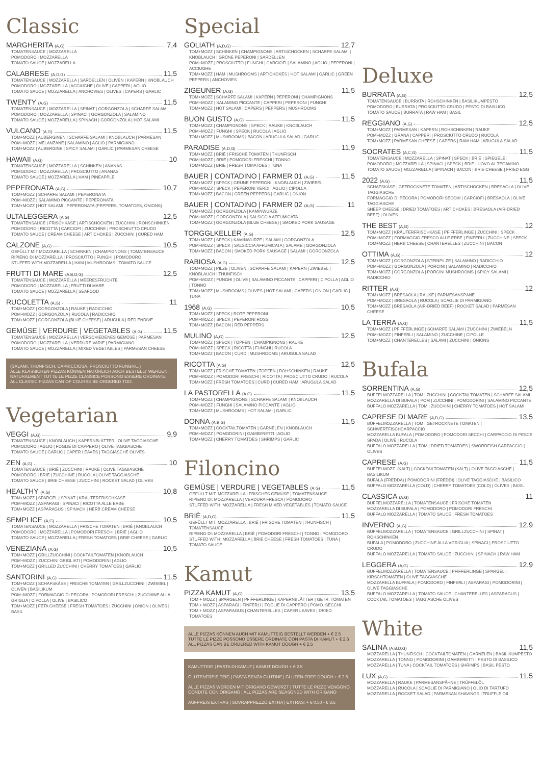Classic
MARGHERITA (A,G) 7,4
TOMATENSAUCE | MOZZARELLA
POMODORO | MOZZARELLA
TOMATO SAUCE | MOZZARELLA
CALABRESE (A,D,G) 11,5
TOMATENSAUCE | MOZZARELLA | SARDELLEN | OLIVEN | KAPERN | KNOBLAUCH
POMODORO | MOZZARELLA | ACCIUGHE | OLIVE | CAPPERI | AGLIO
TOMATO SAUCE | MOZZARELLA | ANCHOVIES | OLIVES | CAPERS | GARLIC
TWENTY (A,G) 11,5
TOMATENSAUCE | MOZZARELLA | SPINAT | GORGONZOLA | SCHARFE SALAMI
POMODORO | MOZZARELLA | SPINACI | GORGONZOLA | SALAMINO
TOMATO SAUCE | MOZZARELLA | SPINACH | GORGONZOLA | HOT SALAMI
VULCANO (A,G) 11,5
TOM+MOZZ | AUBERGINEN | SCHARFE SALAMI | KNOBLAUCH | PARMESAN
POM+MOZZ | MELANZANE | SALAMINO | AGLIO | PARMIGIANO
TOM+MOZZ | AUBERGINE | SPICY SALAMI | GARLIC | PARMESAN CHEESE
HAWAII (A,G) 10
TOMATENSAUCE | MOZZARELLA | SCHINKEN | ANANAS
POMODORO | MOZZARELLA | PROSCIUTTO | ANANAS
TOMATO SAUCE | MOZZARELLA | HAM | PINEAPPLE
PEPERONATA (A,G) 10,7
TOM+MOZZ | SCHARFE SALAMI | PEPERONATA
POM+MOZZ | SALAMINO PICCANTE | PEPERONATA
TOM+MOZZ | HOT SALAMI | PEPERONATA (PEPPERS, TOMATOES, ONIONS)
ULTALEGGERA (A,G) 12,5
TOMATENSAUCE | FRISCHKÄSE | ARTISCHOCKEN | ZUCCHINI | ROHSCHINKEN
POMODORO | RICOTTA | CARCIOFI | ZUCCHINE | PROSCHIUTTO CRUDO
TOMATO SAUCE | CREAM CHEESE | ARTICHOKES | ZUCCHINI | CURED HAM
CALZONE (A,G) 10,5
GEFÜLLT MIT MOZZARELLA | SCHINKEN | CHAMPIGNONS | TOMATENSAUCE
RIPIENO DI MOZZARELLA | PROSCIUTTO | FUNGHI | POMODORO
STUFFED WITH MOZZARELLA | HAM | MUSHROOMS | TOMATO SAUCE
FRUTTI DI MARE (A,B,D,G) 12,5
TOMATENSAUCE | MOZZARELLA | MEERESFRÜCHTE
POMODORO | MOZZARELLA | FRUTTI DI MARE
TOMATO SAUCE | MOZZARELLA | SEAFOOD
RUCOLETTA (A,G) 11
TOM+MOZZ | GORGONZOLA | RAUKE | RADICCHIO
POM+MOZZ | GORGONZOLA | RUCOLA | RADICCHIO
TOM+MOZZ | GORGONZOLA (BLUE CHEESE) | ARUGULA | RED ENDIVE
GEMÜSE | VERDURE | VEGETABLES (A,G) 11,5
TOMATENSAUCE | MOZZARELLA | VERSCHIEDENES GEMÜSE | PARMESAN
POMODORO | MOZZARELLA | VERDURE VARIE | PARMIGIANO
TOMATO SAUCE | MOZZARELLA | MIXED VEGETABLES | PARMESAN CHEESE
(SALAMI, THUNFISCH, CAPRICCIOSA, PROSCIUTTO FUNGHI...)
ALLE KLASSICHEN PIZZAS KÖNNEN NATÜRLICH AUCH BESTELLT WERDEN.
NATURALMENT TUTTE LE PIZZE CLASSICE POSSONO ESSERE ORDINATE.
ALL CLASSIC PIZZAS CAN OF COURSE BE ORDERED TOO.
Vegetarian
VEGGI (A,G) 9,9
TOMATENSAUCE | KNOBLAUCH | KAPERNBLÄTTER | OLIVE TAGGIASCHE
POMODORO | AGLIO | FOGLIE DI CAPPERO | OLIVE TAGGIASCHE
TOMATO SAUCE | GARLIC | CAPER LEAVES | TAGGIASCHE OLIVES
ZEN (A,G) 10
TOMATENSAUCE | BRIÉ | ZUCCHINI | RAUKE | OLIVE TAGGIASCHE
POMODORO | BRIÉ | ZUCCHINE | RUCOLA | OLIVE TAGGIASCHE
TOMATO SAUCE | BRIE CHEESE | ZUCCHINI | ROCKET SALAD | OLIVES
HEALTHY (A,G) 10,8
TOM+MOZZ | SPARGEL | SPINAT | KRÄUTERFRISCHKÄSE
POM+MOZZ | ASPARAGI | SPINACI | RICOTTA ALLE ERBE
TOM+MOZZ | ASPARAGUS | SPINACH | HERB CREAM CHEESE
SEMPLICE (A,G) 10,5
TOMATENSAUCE | MOZZARELLA | FRISCHE TOMATEN | BRIÉ | KNOBLAUCH
POMODORO | MOZZARELLA | POMODORI FRESCHI | BRIÉ | AGLIO
TOMATO SAUCE | MOZZARELLA | FRESH TOMATOES | BRIE CHEESE | GARLIC
VENEZIANA (A,G) 10,5
TOM+MOZZ | GRILLZUCCHINI | COCKTAILTOMATEN | KNOBLAUCH
POM+MOZZ | ZUCCHINI GRIGLIATI | POMODORINI | AGLIO
TOM+MOZZ | GRILLED ZUCCHINI | CHERRY TOMATOES | GARLIC
SANTORINI (A,G) 11,5
TOM+MOZZ | SCHAFSKÄSE | FRISCHE TOMATEN | GRILLZUCCHINI | ZWIEBEL | OLIVEN | BASILIKUM
POM+MOZZ | FORMAGGIO DI PECORA | POMODORI FRESCHI | ZUCCHINE ALLA GRIGLIA | CIPOLLA | OLIVE | BASILICO
TOM+MOZZ | FETA CHEESE | FRESH TOMATOES | ZUCCHINI | ONION | OLIVES | BASIL
Special
GOLIATH (A,D,G) 12,7
TOM+MOZZ | SCHINKEN | CHAMPIGNONS | ARTISCHOCKEN | SCHARFE SALAMI | KNOBLAUCH | GRÜNE PEPERONI | SARDELLEN
POM+MOZZ | PROSCIUTTO | FUNGHI | CARCIOFI | SALAMINO | AGLIO | PEPERONI | ACCIUGHE
TOM+MOZZ | HAM | MUSHROOMS | ARTICHOKES | HOT SALAMI | GARLIC | GREEN PEPPERS | ANCHOVIES
ZIGEUNER (A,G) 11,5
TOM+MOZZ | SCHARFE SALAMI | KAPERN | PEPERONI | CHAMPIGNONS
POM+MOZZ | SALAMINO PICCANTE | CAPPERI | PEPERONI | FUNGHI
TOM+MOZZ | HOT SALAMI | CAPERS | PEPPERS | MUSHROOMS
BUON GUSTO (A,G) 11,5
TOM+MOZZ | CHAMPIGNONS | SPECK | RAUKE | KNOBLAUCH
POM+MOZZ | FUNGHI | SPECK | RUCOLA | AGLIO
TOM+MOZZ | MUSHROOMS | BACON | ARUGULA SALAD | GARLIC
PARADISE (A,D,G) 11,9
TOM+MOZZ | BRIÉ | FRISCHE TOMATEN | THUNFISCH
POM+MOZZ | BRIÉ | POMODORI FRESCHI | TONNO
TOM+MOZZ | BRIE | FRESH TOMATOES | TUNA
BAUER | CONTADINO | FARMER 01 (A,G) 11,5
TOM+MOZZ | SPECK | GRÜNE PEPERONI | KNOBLAUCH | ZWIEBEL
POM+MOZZ | SPECK | PEPERONI VERDI | AGLIO | CIPOLLA
TOM+MOZZ | BACON | GREEN PEPPERS | GARLIC | ONION
BAUER | CONTADINO | FARMER 02 (A,G) 11
TOM+MOZZ | GORGONZOLA | KAMINWURZE
POM+MOZZ | GORGONZOLA | SALSICCIA AFFUMICATA
TOM+MOZZ | GORGONZOLA (BLUE CHEESE) | SMOKED PORK SAUSAGE
TORGGLKELLER (A,G) 12,5
TOM+MOZZ | SPECK | KAMINWURZE | SALAMI | GORGONZOLA
POM+MOZZ | SPECK | SALSICCIA AFFUMICATA | SALAME | GORGONZOLA
TOM+MOZZ | BACON | SMOKED PORK SAUSAGE | SALAMI | GORGONZOLA
RABIOSA (A,G) 12,5
TOM+MOZZ | PILZE | OLIVEN | SCHARFE SALAMI | KAPERN | ZWIEBEL | KNOBLAUCH | THUNFISCH
POM+MOZZ | FUNGHI | OLIVE | SALAMINO PICCANTE | CAPPERI | CIPOLLA | AGLIO | TONNO
TOM+MOZZ | MUSHROOMS | OLIVES | HOT SALAMI | CAPERS | ONION | GARLIC | TUNA
1968 (A,G) 10,5
TOM+MOZZ | SPECK | ROTE PEPERONI
POM+MOZZ | SPECK | PEPERONI ROSSI
TOM+MOZZ | BACON | RED PEPPERS
MULINO (A,G) 12,5
TOM+MOZZ | SPECK | TOPFEN | CHAMPIGNONS | RAUKE
POM+MOZZ | SPECK | RICOTTA | FUNGHI | RUCOLA
TOM+MOZZ | BACON | CURD | MUSHROOMS | ARUGULA SALAD
RICOTTA (A,G) 12,5
TOM+MOZZ | FRISCHE TOMATEN | TOPFEN | ROHSCHINKEN | RAUKE
POM+MOZZ | POMODORI FRESCHI | RICOTTA | PROSCIUTTO CRUDO | RUCOLA
TOM+MOZZ | FRESH TOMATOES | CURD | CURED HAM | ARUGULA SALAD
LA PASTORELLA (A,G) 11,5
TOM+MOZZ | CHAMPIGNONS | SCHARFE SALAMI | KNOBLAUCH
POM+MOZZ | FUNGHI | SALAMINO PICCANTE | AGLIO
TOM+MOZZ | MUSHROOMS | HOT SALAMI | GARLIC
DONNA (A,B,G) 11,5
TOM+MOZZ | COCKTAILTOMATEN | GARNELEN | KNOBLAUCH
POM+MOZZ | POMODORINI | GAMBERETTI | AGLIO
TOM+MOZZ | CHERRY TOMATOES | SHRIMPS | GARLIC
Filoncino
GEMÜSE | VERDURE | VEGETABLES (A,G) 11,5
GEFÜLLT MIT: MOZZARELLA | FRISCHES GEMÜSE | TOMATENSAUCE
RIPIENO DI: MOZZARELLA | VERDURA FRESCA | POMODORO
STUFFED WITH: MOZZARELLA | FRESH MIXED VEGETABLES | TOMATO SAUCE
BRIÈ (A,D,G) 11,5
GEFÜLLT MIT: MOZZARELLA | BRIÉ | FRISCHE TOMATEN | THUNFISCH | TOMATENSAUCE
RIPIENO DI: MOZZARELLA | BRIÉ | POMODORI FRESCHI | TONNO | POMODORO
STUFFED WITH: MOZZARELLA | BRIE CHEESE | FRESH TOMATOES | TUNA | TOMATO SAUCE
Kamut
PIZZA KAMUT (A,G) 13,5
TOM + MOZZ | SPARGELN | PFIFFERLINGE | KAPERNBLÄTTER | GETR. TOMATEN
TOM + MOZZ | ASPARAGI | FINFERLI | FOGLIE DI CAPPERO | POMO. SECCHI
TOM + MOZZ | ASPARAGUS | CHANTERELLES | CAPER LEAVES | DRIED TOMATOES
ALLE PIZZAS KÖNNEN AUCH MIT KAMUTTEIG BESTELLT WERDEN + € 2.5
TUTTE LE PIZZE POSSONO ESSERE ORDINATE CON PASTA DI KAMUT + € 2.5
ALL PIZZAS CAN BE ORDERED WITH KAMUT DOUGH + € 2.5
KAMUTTEIG | PASTA DI KAMUT | KAMUT DOUGH + € 2.5
GLUTENFREIE TEIG | PASTA SENZA GLUTINE | GLUTEN-FREE DOUGH + € 2.5
ALLE PIZZAS WERDEN MIT ORIGANO GEWÜRZT | TUTTE LE PIZZE VENGONO CONDITE CON ORIGANO | ALL PIZZAS ARE SEASONED WITH ORIGANO
AUFPREIS EXTRAS | SOVRAPPREZZO EXTRA | EXTRAS: + € 0.50 - € 3.5
Deluxe
BURRATA (A,G) 12,5
TOMATENSAUCE | BURRATA | ROHSCHINKEN | BASILIKUMPESTO
POMODORO | BURRATA | PROSCIUTTO CRUDO | PESTO DI BASILICO
TOMATO SAUCE | BURRATA | RAW HAM | BASIL
REGGIANO (A,G) 12,5
TOM+MOZZ | PARMESAN | KAPERN | ROHSCHINKEN | RAUKE
POM+MOZZ | GRANA | CAPPERI | PROSCIUTTO CRUDO | RUCOLA
TOM+MOZZ | PARMESAN CHEESE | CAPERS | RAW HAM | ARUGULA SALAD
SOCRATES (A,C,G) 11,5
TOMATENSAUCE | MOZZARELLA | SPINAT | SPECK | BRIÉ | SPIEGELEI
POMODORO | MOZZARELLA | SPINACI | SPECK | BRIÉ | UOVO AL TEGAMINO
TOMATO SAUCE | MOZZARELLA | SPINACH | BACON | BRIE CHEESE | FRIED EGG
2022 (A,G) 11,5
SCHAFSKÄSE | GETROCKNETE TOMATEN | ARTISCHOCKEN | BRESAOLA | OLIVE TAGGIASCHE
FORMAGGIO DI PECORA | POMODORI SECCHI | CARCIOFI | BRESAOLA | OLIVE TAGGIASCHE
SHEEP CHEESE | DRIED TOMATOES | ARTICHOKES | BRESAOLA (AIR-DRIED BEEF) | OLIVES
THE BEST (A,G) 12
TOM+MOZZ | KRÄUTERFRISCHKÄSE | PFIFFERLINGE | ZUCCHINI | SPECK
POM+MOZZ | FORMAGGIO FRESCO ALLE ERBE | FINFERLI | ZUCCHINE | SPECK
TOM+MOZZ | HERB CHEESE | CHANTERELLES | ZUCCHINI | BACON
OTTIMA (A,G) 12
TOM+MOZZ | GORGONZOLA | STEINPILZE | SALAMINO | RADICCHIO
POM+MOZZ | GORGONZOLA | PORCINI | SALAMINO | RADICCHIO
TOM+MOZZ | GORGONZOLA | PORCINI MUSHROOMS | SPICY SALAMI | RADICCHIO
RITTER (A,G) 12
TOM+MOZZ | BRESAOLA | RAUKE | PARMESANSPÄNE
POM+MOZZ | BRESAOLA | RUCOLA | SCAGLIE DI PARMIGIANO
TOM+MOZZ | BRESAOLA (AIR-DRIED BEEF) | ROCKET SALAD | PARMESAN CHEESE
LA TERRA (A,G) 11,5
TOM+MOZZ | PFIFFERLINGE | SCHARFE SALAMI | ZUCCHINI | ZWIEBELN
POM+MOZZ | FINFERLI | SALAMINO | ZUCCHINE | CIPOLLE
TOM+MOZZ | CHANTERELLES | SALAMI | ZUCCHINI | ONIONS
Bufala
SORRENTINA (A,G) 12,5
BÜFFELMOZZARELLA | TOM | ZUCCHINI | COCKTAILTOMATEN | SCHARFE SALAMI
MOZZARELLA DI BUFALA | POM | ZUCCHINI | POMODORINI | SALAMINO PICCANTE
BUFFALO MOZZARELLA | TOM | ZUCCHINI | CHERRY TOMATOES | HOT SALAMI
CAPRESE DI MARE (A,D,G) 13,5
BÜFFELMOZZARELLA | TOM | GETROCKNETE TOMATEN | SCHWERTFISCHCARPACCIO
MOZZARELLA BUFALA | POMODORO | POMODORI SECCHI | CARPACCIO DI PESCE SPADA | OLIVE | RUCOLA
BUFFALO MOZZARELLA | TOM | DRIED TOMATOES | SWORDFISH CARPACCIO | OLIVES
CAPRESE (A,G) 11,5
BÜFFELMOZZ. (KALT) | COCKTAILTOMATEN (KALT) | OLIVE TAGGIASCHE | BASILIKUM
BUFALA (FREDDA) | POMODORINI (FREDDI) | OLIVE TAGGIASCHE | BASILICO
BUFFALO MOZZARELLA (COLD) | CHERRY TOMATOES (COLD) | OLIVES | BASIL
CLASSICA (A,G) 11
BÜFFELMOZZARELLA | TOMATENSAUCE | FRISCHE TOMATEN
MOZZARELLA DI BUFALA | POMODORO | POMODORI FRESCHI
BUFFALO MOZZARELLA | TOMATO SAUCE | FRESH TOMATOES
INVERNO (A,G) 12,9
BÜFFELMOZZARELLA | TOMATENSAUCE | GRILLZUCCHINI | SPINAT | ROHSCHINKEN
BUFALA | POMODORO | ZUCCHINE ALLA VGRIGLIA | SPINACI | PROSCIUTTO CRUDO
BUFFALO MOZZARELLA | TOMATO SAUCE | ZUCCHINI | SPINACH | RAW HAM
LEGGERA (A,G) 12,9
BÜFFELMOZZARELLA | TOMATENSAUCE | PFIFFERLINGE | SPARGEL | KIRSCHTOMATEN | OLIVE TAGGIASCHE
MOZZARELLA BUFFALA | POMODORO | FINFERLI | ASPARAGI | POMODORINI | OLIVE TAGGIASCHE
BUFFALO MOZZARELLA | TOMATO SAUCE | CHANTERELLES | ASPARAGUS | COCKTAIL TOMATOES | TAGGIASCHE OLIVES
White
SALINA (A,B,D,G) 11,5
MOZZARELLA | THUNFISCH | COCKTAILTOMATEN | GARNELEN | BASILIKUMPESTO
MOZZARELLA | TONNO | POMODORINI | GAMBERETTI | PESTO DI BASILICO
MOZZARELLA | TUNA | COCKTAIL TOMATOES | SHRIMPS | BASIL PESTO
LUX (A,G) 11,5
MOZZARELLA | RAUKE | PARMESANSPÄHNE | TRÜFFELÖL
MOZZARELLA | RUCOLA | SCAGLIE DI PARMIGIANO | OLIO DI TARTUFO
MOZZARELLA | ROCKET SALAD | PARMESAN SHAVINGS | TRUFFLE OIL